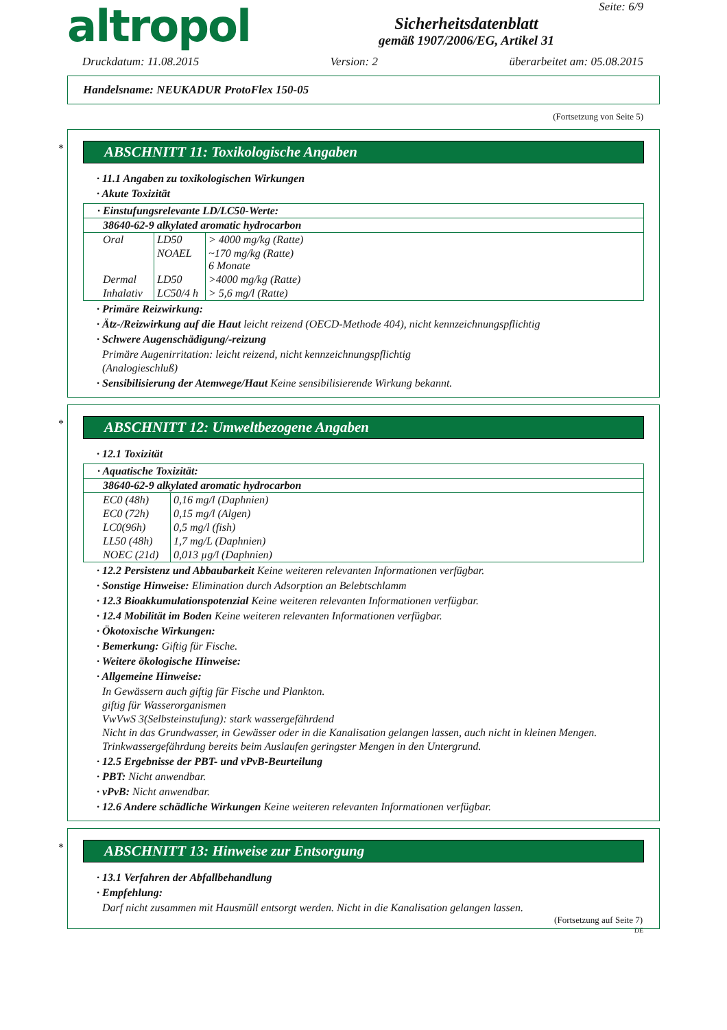altropol
Sicherheitsdatenblatt
gemäß 1907/2006/EG, Artikel 31
Seite: 6/9
Druckdatum: 11.08.2015 Version: 2 überarbeitet am: 05.08.2015
Handelsname: NEUKADUR ProtoFlex 150-05
(Fortsetzung von Seite 5)
*
ABSCHNITT 11: Toxikologische Angaben
· 11.1 Angaben zu toxikologischen Wirkungen
· Akute Toxizität
| · Einstufungsrelevante LD/LC50-Werte: | | |
| 38640-62-9 alkylated aromatic hydrocarbon | | |
| Oral | LD50 | > 4000 mg/kg (Ratte) |
| | NOAEL | ~170 mg/kg (Ratte) 6 Monate |
| Dermal | LD50 | >4000 mg/kg (Ratte) |
| Inhalativ | LC50/4 h | > 5,6 mg/l (Ratte) |
· Primäre Reizwirkung:
· Ätz-/Reizwirkung auf die Haut leicht reizend (OECD-Methode 404), nicht kennzeichnungspflichtig
· Schwere Augenschädigung/-reizung
Primäre Augenirritation: leicht reizend, nicht kennzeichnungspflichtig
(Analogieschluß)
· Sensibilisierung der Atemwege/Haut Keine sensibilisierende Wirkung bekannt.
*
ABSCHNITT 12: Umweltbezogene Angaben
· 12.1 Toxizität
| · Aquatische Toxizität: | |
| 38640-62-9 alkylated aromatic hydrocarbon | |
| EC0 (48h) | 0,16 mg/l (Daphnien) |
| EC0 (72h) | 0,15 mg/l (Algen) |
| LC0(96h) | 0,5 mg/l (fish) |
| LL50 (48h) | 1,7 mg/L (Daphnien) |
| NOEC (21d) | 0,013 µg/l (Daphnien) |
· 12.2 Persistenz und Abbaubarkeit Keine weiteren relevanten Informationen verfügbar.
· Sonstige Hinweise: Elimination durch Adsorption an Belebtschlamm
· 12.3 Bioakkumulationspotenzial Keine weiteren relevanten Informationen verfügbar.
· 12.4 Mobilität im Boden Keine weiteren relevanten Informationen verfügbar.
· Ökotoxische Wirkungen:
· Bemerkung: Giftig für Fische.
· Weitere ökologische Hinweise:
· Allgemeine Hinweise:
In Gewässern auch giftig für Fische und Plankton.
giftig für Wasserorganismen
VwVwS 3(Selbsteinstufung): stark wassergefährdend
Nicht in das Grundwasser, in Gewässer oder in die Kanalisation gelangen lassen, auch nicht in kleinen Mengen.
Trinkwassergefährdung bereits beim Auslaufen geringster Mengen in den Untergrund.
· 12.5 Ergebnisse der PBT- und vPvB-Beurteilung
· PBT: Nicht anwendbar.
· vPvB: Nicht anwendbar.
· 12.6 Andere schädliche Wirkungen Keine weiteren relevanten Informationen verfügbar.
*
ABSCHNITT 13: Hinweise zur Entsorgung
· 13.1 Verfahren der Abfallbehandlung
· Empfehlung:
Darf nicht zusammen mit Hausmüll entsorgt werden. Nicht in die Kanalisation gelangen lassen.
(Fortsetzung auf Seite 7)
DE